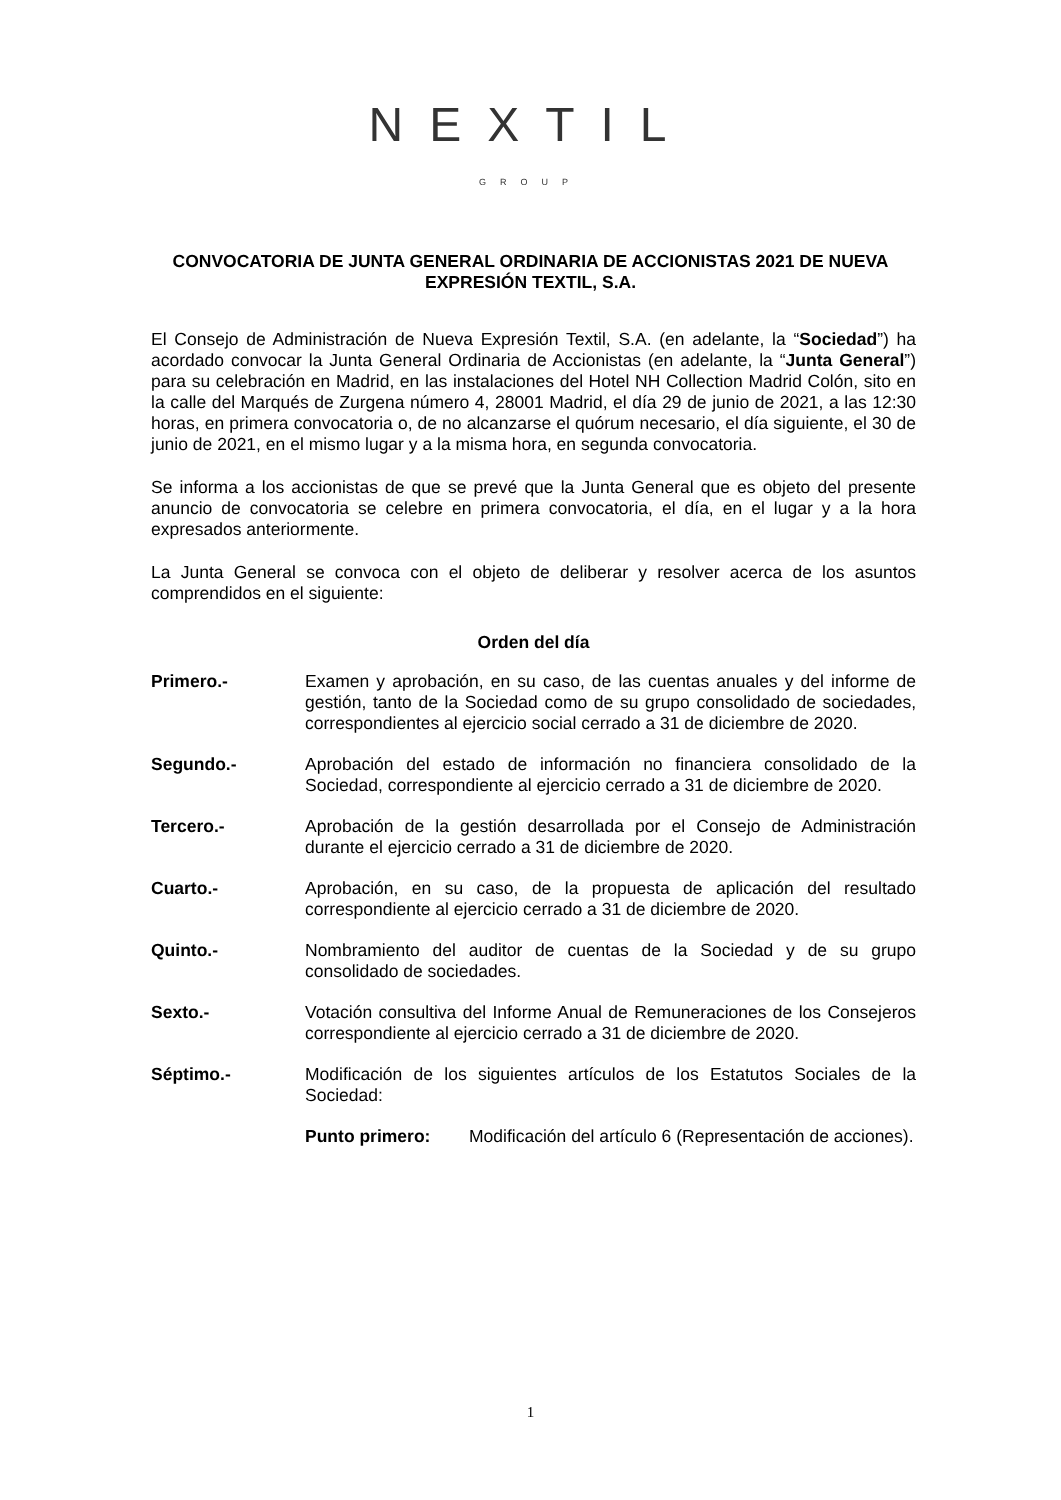NEXTIL
GROUP
CONVOCATORIA DE JUNTA GENERAL ORDINARIA DE ACCIONISTAS 2021 DE NUEVA EXPRESIÓN TEXTIL, S.A.
El Consejo de Administración de Nueva Expresión Textil, S.A. (en adelante, la “Sociedad”) ha acordado convocar la Junta General Ordinaria de Accionistas (en adelante, la “Junta General”) para su celebración en Madrid, en las instalaciones del Hotel NH Collection Madrid Colón, sito en la calle del Marqués de Zurgena número 4, 28001 Madrid, el día 29 de junio de 2021, a las 12:30 horas, en primera convocatoria o, de no alcanzarse el quórum necesario, el día siguiente, el 30 de junio de 2021, en el mismo lugar y a la misma hora, en segunda convocatoria.
Se informa a los accionistas de que se prevé que la Junta General que es objeto del presente anuncio de convocatoria se celebre en primera convocatoria, el día, en el lugar y a la hora expresados anteriormente.
La Junta General se convoca con el objeto de deliberar y resolver acerca de los asuntos comprendidos en el siguiente:
Orden del día
Primero.- Examen y aprobación, en su caso, de las cuentas anuales y del informe de gestión, tanto de la Sociedad como de su grupo consolidado de sociedades, correspondientes al ejercicio social cerrado a 31 de diciembre de 2020.
Segundo.- Aprobación del estado de información no financiera consolidado de la Sociedad, correspondiente al ejercicio cerrado a 31 de diciembre de 2020.
Tercero.- Aprobación de la gestión desarrollada por el Consejo de Administración durante el ejercicio cerrado a 31 de diciembre de 2020.
Cuarto.- Aprobación, en su caso, de la propuesta de aplicación del resultado correspondiente al ejercicio cerrado a 31 de diciembre de 2020.
Quinto.- Nombramiento del auditor de cuentas de la Sociedad y de su grupo consolidado de sociedades.
Sexto.- Votación consultiva del Informe Anual de Remuneraciones de los Consejeros correspondiente al ejercicio cerrado a 31 de diciembre de 2020.
Séptimo.- Modificación de los siguientes artículos de los Estatutos Sociales de la Sociedad:
Punto primero: Modificación del artículo 6 (Representación de acciones).
1